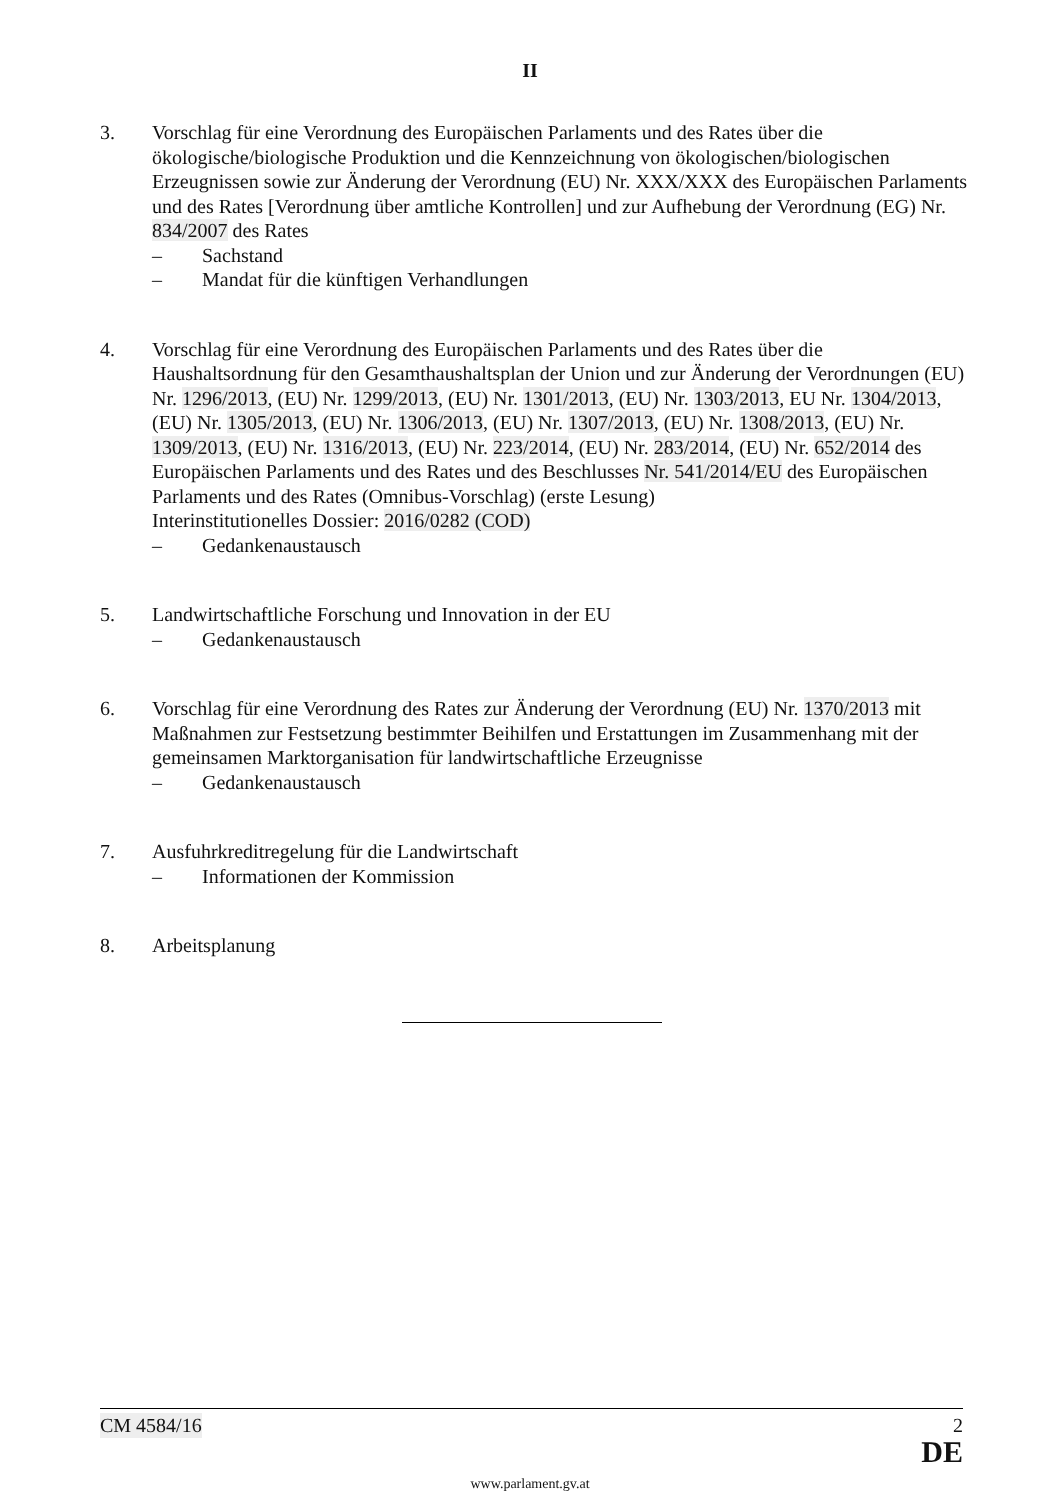II
3. Vorschlag für eine Verordnung des Europäischen Parlaments und des Rates über die ökologische/biologische Produktion und die Kennzeichnung von ökologischen/biologischen Erzeugnissen sowie zur Änderung der Verordnung (EU) Nr. XXX/XXX des Europäischen Parlaments und des Rates [Verordnung über amtliche Kontrollen] und zur Aufhebung der Verordnung (EG) Nr. 834/2007 des Rates
– Sachstand
– Mandat für die künftigen Verhandlungen
4. Vorschlag für eine Verordnung des Europäischen Parlaments und des Rates über die Haushaltsordnung für den Gesamthaushaltsplan der Union und zur Änderung der Verordnungen (EU) Nr. 1296/2013, (EU) Nr. 1299/2013, (EU) Nr. 1301/2013, (EU) Nr. 1303/2013, EU Nr. 1304/2013, (EU) Nr. 1305/2013, (EU) Nr. 1306/2013, (EU) Nr. 1307/2013, (EU) Nr. 1308/2013, (EU) Nr. 1309/2013, (EU) Nr. 1316/2013, (EU) Nr. 223/2014, (EU) Nr. 283/2014, (EU) Nr. 652/2014 des Europäischen Parlaments und des Rates und des Beschlusses Nr. 541/2014/EU des Europäischen Parlaments und des Rates (Omnibus-Vorschlag) (erste Lesung)
Interinstitutionelles Dossier: 2016/0282 (COD)
– Gedankenaustausch
5. Landwirtschaftliche Forschung und Innovation in der EU
– Gedankenaustausch
6. Vorschlag für eine Verordnung des Rates zur Änderung der Verordnung (EU) Nr. 1370/2013 mit Maßnahmen zur Festsetzung bestimmter Beihilfen und Erstattungen im Zusammenhang mit der gemeinsamen Marktorganisation für landwirtschaftliche Erzeugnisse
– Gedankenaustausch
7. Ausfuhrkreditregelung für die Landwirtschaft
– Informationen der Kommission
8. Arbeitsplanung
CM 4584/16 2
DE
www.parlament.gv.at